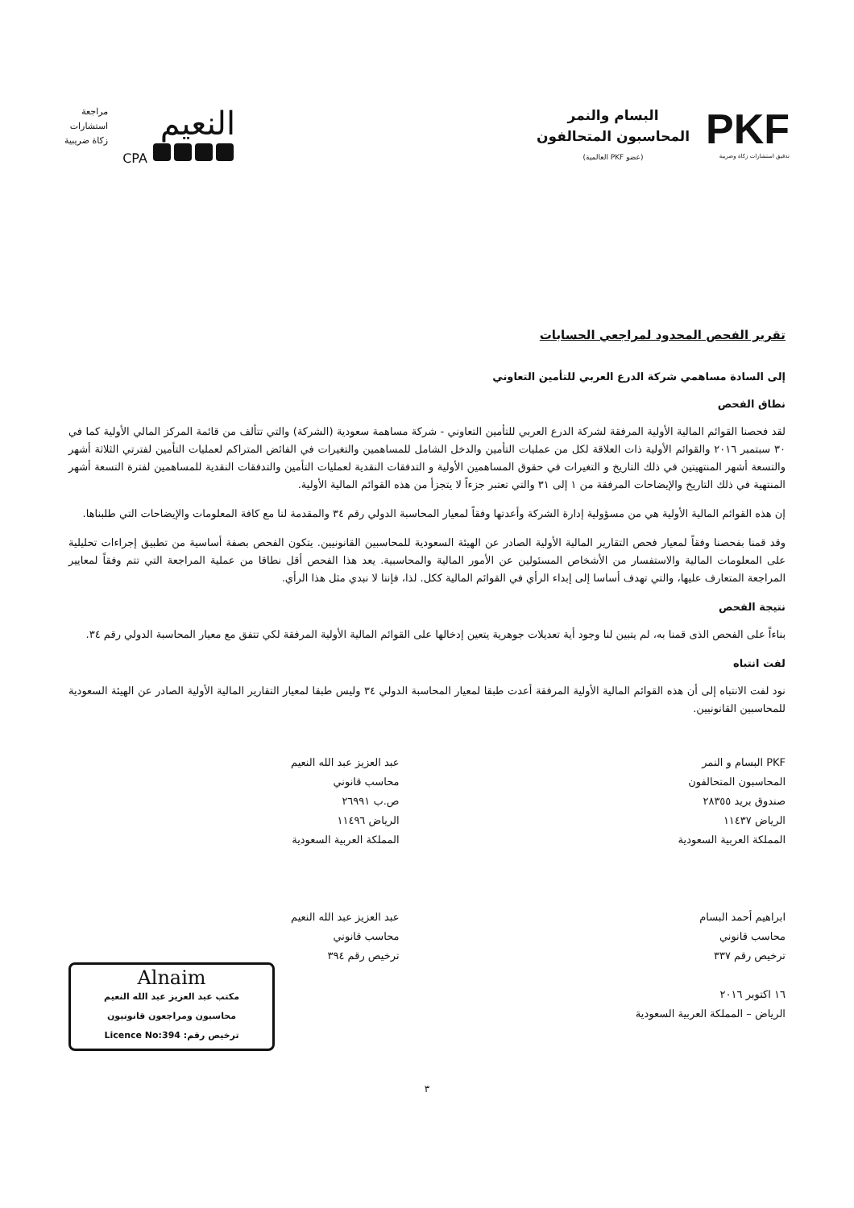PKF
تدقيق استشارات زكاة وضريبة
البسام والنمر
المحاسبون المتحالفون
(عضو PKF العالمية)
النعيم
CPA
مراجعة
استشارات
زكاة ضريبية
تقرير الفحص المحدود لمراجعي الحسابات
إلى السادة مساهمي شركة الدرع العربي للتأمين التعاوني
نطاق الفحص
لقد فحصنا القوائم المالية الأولية المرفقة لشركة الدرع العربي للتأمين التعاوني - شركة مساهمة سعودية (الشركة) والتي تتألف من قائمة المركز المالي الأولية كما في ٣٠ سبتمبر ٢٠١٦ والقوائم الأولية ذات العلاقة لكل من عمليات التأمين والدخل الشامل للمساهمين والتغيرات في الفائض المتراكم لعمليات التأمين لفترتي الثلاثة أشهر والتسعة أشهر المنتهيتين في ذلك التاريخ و التغيرات في حقوق المساهمين الأولية و التدفقات النقدية لعمليات التأمين والتدفقات النقدية للمساهمين لفترة التسعة أشهر المنتهية في ذلك التاريخ والإيضاحات المرفقة من ١ إلى ٣١ والتي تعتبر جزءاً لا يتجزأ من هذه القوائم المالية الأولية.
إن هذه القوائم المالية الأولية هي من مسؤولية إدارة الشركة وأعدتها وفقاً لمعيار المحاسبة الدولي رقم ٣٤ والمقدمة لنا مع كافة المعلومات والإيضاحات التي طلبناها.
وقد قمنا بفحصنا وفقاً لمعيار فحص التقارير المالية الأولية الصادر عن الهيئة السعودية للمحاسبين القانونيين. يتكون الفحص بصفة أساسية من تطبيق إجراءات تحليلية على المعلومات المالية والاستفسار من الأشخاص المسئولين عن الأمور المالية والمحاسبية. يعد هذا الفحص أقل نطاقا من عملية المراجعة التي تتم وفقاً لمعايير المراجعة المتعارف عليها، والتي تهدف أساسا إلى إبداء الرأي في القوائم المالية ككل. لذا، فإننا لا نبدي مثل هذا الرأي.
نتيجة الفحص
بناءاً على الفحص الذى قمنا به، لم يتبين لنا وجود أية تعديلات جوهرية يتعين إدخالها على القوائم المالية الأولية المرفقة لكي تتفق مع معيار المحاسبة الدولي رقم ٣٤.
لفت انتباه
نود لفت الانتباه إلى أن هذه القوائم المالية الأولية المرفقة أعدت طبقا لمعيار المحاسبة الدولي ٣٤ وليس طبقا لمعيار التقارير المالية الأولية الصادر عن الهيئة السعودية للمحاسبين القانونيين.
PKF البسام و النمر
المحاسبون المتحالفون
صندوق بريد ٢٨٣٥٥
الرياض ١١٤٣٧
المملكة العربية السعودية
ابراهيم أحمد البسام
محاسب قانوني
ترخيص رقم ٣٣٧
١٦ اكتوبر ٢٠١٦
الرياض – المملكة العربية السعودية
عبد العزيز عبد الله النعيم
محاسب قانوني
ص.ب ٢٦٩٩١
الرياض ١١٤٩٦
المملكة العربية السعودية
عبد العزيز عبد الله النعيم
محاسب قانوني
ترخيص رقم ٣٩٤
Alnaim
مكتب عبد العزيز عبد الله النعيم
محاسبون ومراجعون قانونيون
ترخيص رقم: Licence No:394
٣